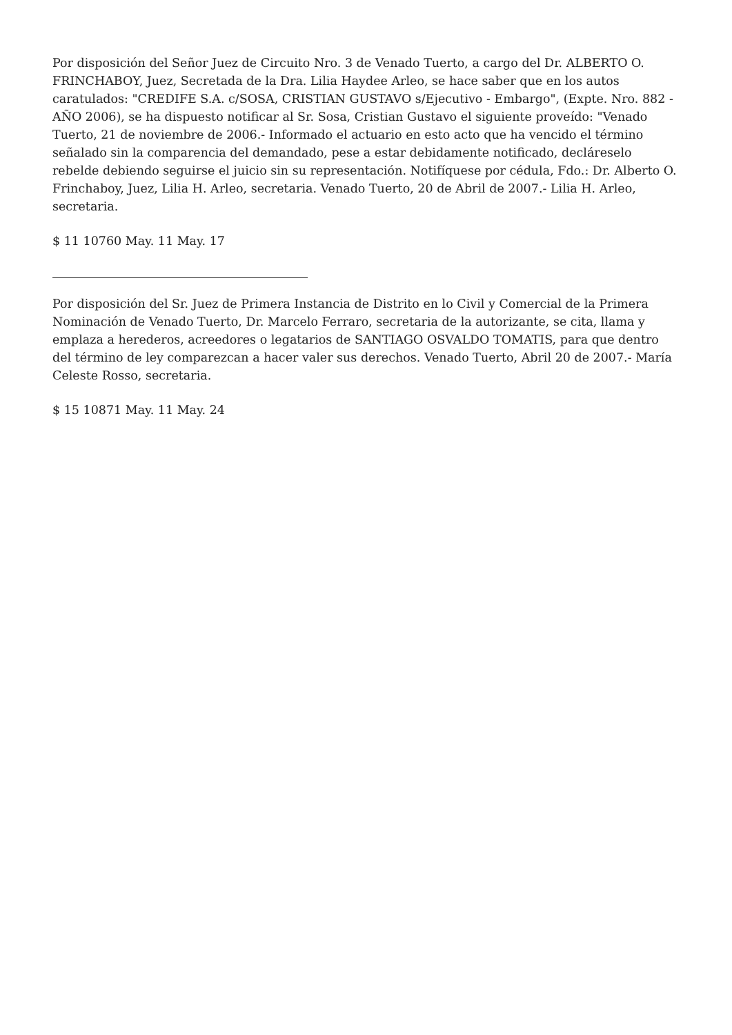Por disposición del Señor Juez de Circuito Nro. 3 de Venado Tuerto, a cargo del Dr. ALBERTO O. FRINCHABOY, Juez, Secretada de la Dra. Lilia Haydee Arleo, se hace saber que en los autos caratulados: "CREDIFE S.A. c/SOSA, CRISTIAN GUSTAVO s/Ejecutivo - Embargo", (Expte. Nro. 882 - AÑO 2006), se ha dispuesto notificar al Sr. Sosa, Cristian Gustavo el siguiente proveído: "Venado Tuerto, 21 de noviembre de 2006.- Informado el actuario en esto acto que ha vencido el término señalado sin la comparencia del demandado, pese a estar debidamente notificado, decláreselo rebelde debiendo seguirse el juicio sin su representación. Notifíquese por cédula, Fdo.: Dr. Alberto O. Frinchaboy, Juez, Lilia H. Arleo, secretaria. Venado Tuerto, 20 de Abril de 2007.- Lilia H. Arleo, secretaria.
$ 11 10760 May. 11 May. 17
Por disposición del Sr. Juez de Primera Instancia de Distrito en lo Civil y Comercial de la Primera Nominación de Venado Tuerto, Dr. Marcelo Ferraro, secretaria de la autorizante, se cita, llama y emplaza a herederos, acreedores o legatarios de SANTIAGO OSVALDO TOMATIS, para que dentro del término de ley comparezcan a hacer valer sus derechos. Venado Tuerto, Abril 20 de 2007.- María Celeste Rosso, secretaria.
$ 15 10871 May. 11 May. 24